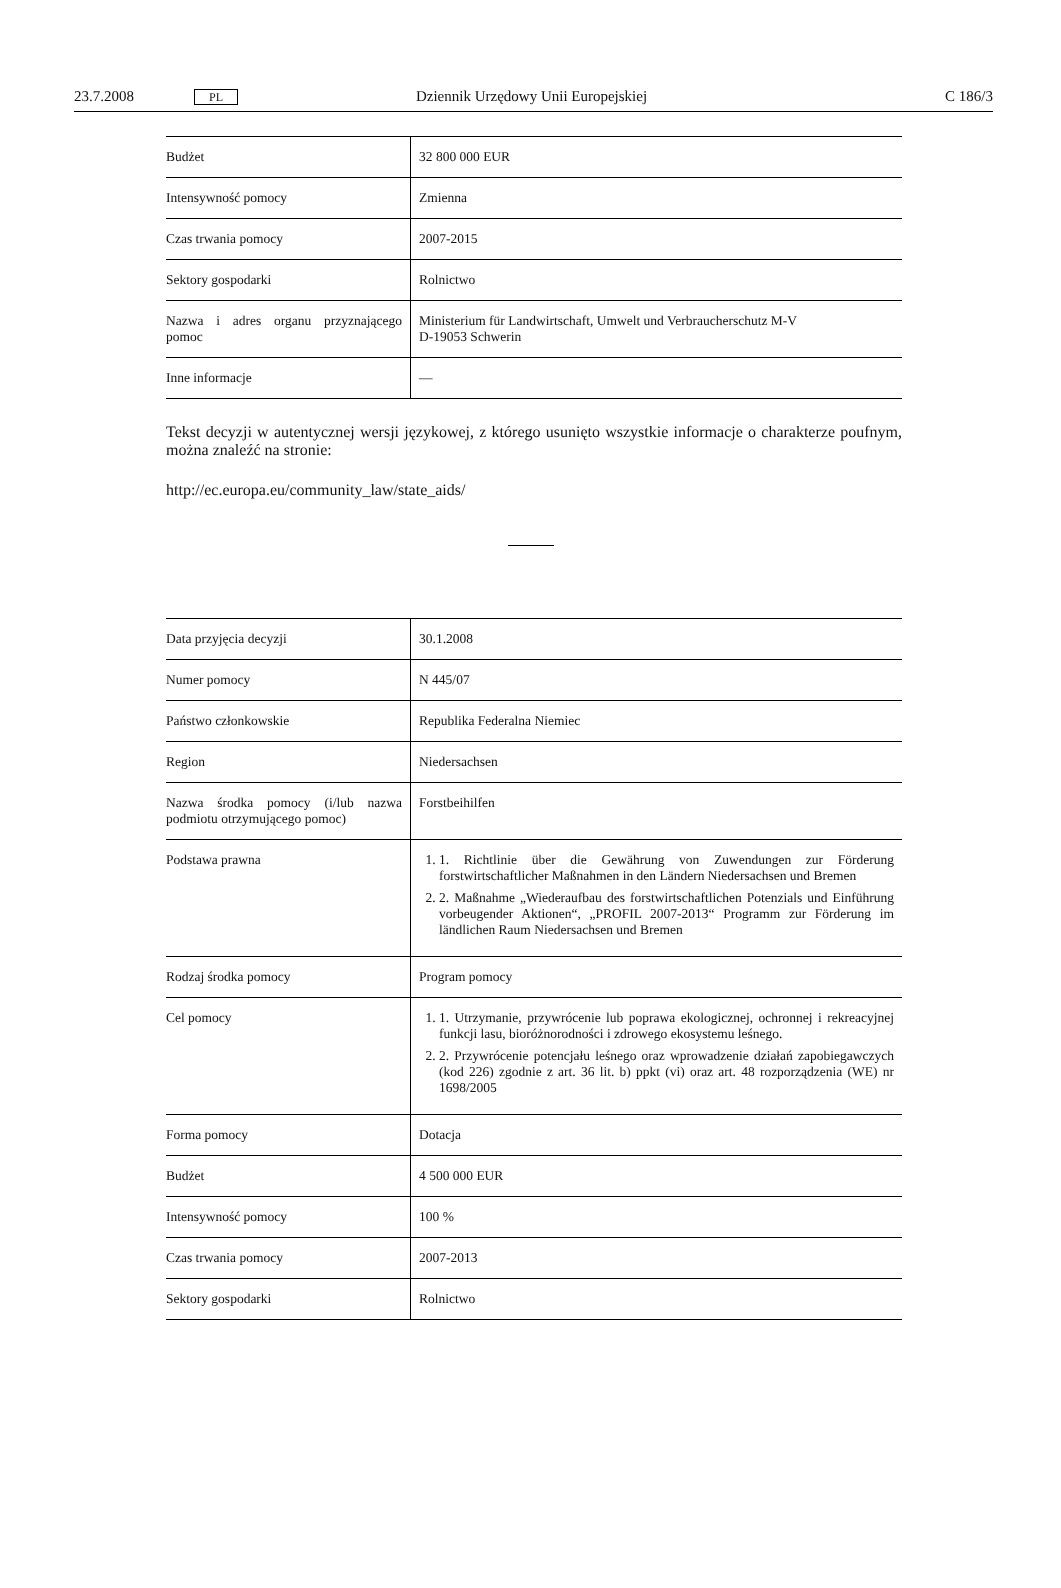23.7.2008 PL Dziennik Urzędowy Unii Europejskiej C 186/3
| Budżet | 32 800 000 EUR |
| Intensywność pomocy | Zmienna |
| Czas trwania pomocy | 2007-2015 |
| Sektory gospodarki | Rolnictwo |
| Nazwa i adres organu przyznającego pomoc | Ministerium für Landwirtschaft, Umwelt und Verbraucherschutz M-V D-19053 Schwerin |
| Inne informacje | — |
Tekst decyzji w autentycznej wersji językowej, z którego usunięto wszystkie informacje o charakterze poufnym, można znaleźć na stronie:
http://ec.europa.eu/community_law/state_aids/
| Data przyjęcia decyzji | 30.1.2008 |
| Numer pomocy | N 445/07 |
| Państwo członkowskie | Republika Federalna Niemiec |
| Region | Niedersachsen |
| Nazwa środka pomocy (i/lub nazwa podmiotu otrzymującego pomoc) | Forstbeihilfen |
| Podstawa prawna | 1. 1. Richtlinie über die Gewährung von Zuwendungen zur Förderung forstwirtschaftlicher Maßnahmen in den Ländern Niedersachsen und Bremen 2. 2. Maßnahme „Wiederaufbau des forstwirtschaftlichen Potenzials und Einführung vorbeugender Aktionen“, „PROFIL 2007-2013“ Programm zur Förderung im ländlichen Raum Niedersachsen und Bremen |
| Rodzaj środka pomocy | Program pomocy |
| Cel pomocy | 1. 1. Utrzymanie, przywrócenie lub poprawa ekologicznej, ochronnej i rekreacyjnej funkcji lasu, bioróżnorodności i zdrowego ekosystemu leśnego. 2. 2. Przywrócenie potencjału leśnego oraz wprowadzenie działań zapobiegawczych (kod 226) zgodnie z art. 36 lit. b) ppkt (vi) oraz art. 48 rozporządzenia (WE) nr 1698/2005 |
| Forma pomocy | Dotacja |
| Budżet | 4 500 000 EUR |
| Intensywność pomocy | 100 % |
| Czas trwania pomocy | 2007-2013 |
| Sektory gospodarki | Rolnictwo |